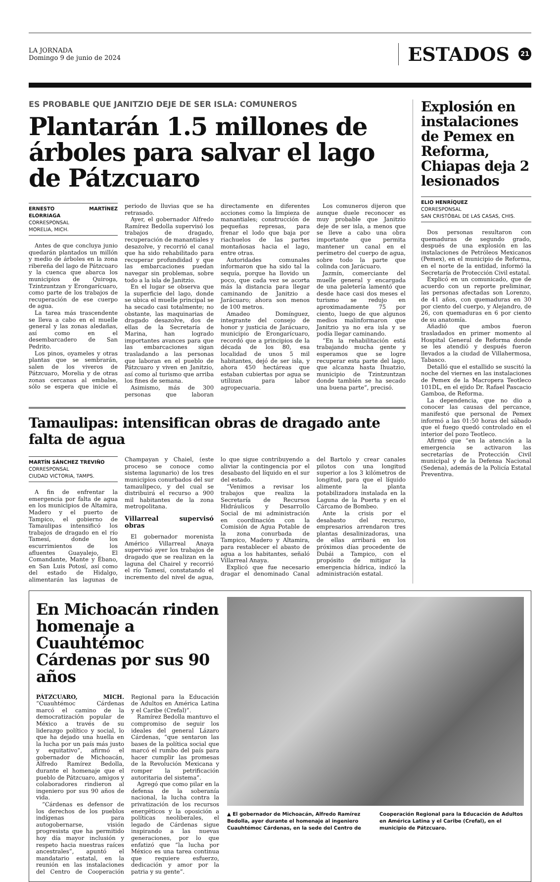LA JORNADA
Domingo 9 de junio de 2024
ESTADOS
21
ES PROBABLE QUE JANITZIO DEJE DE SER ISLA: COMUNEROS
Plantarán 1.5 millones de árboles para salvar el lago de Pátzcuaro
ERNESTO MARTÍNEZ ELORRIAGA
CORRESPONSAL
MORELIA, MICH.
Antes de que concluya junio quedarán plantados un millón y medio de árboles en la zona ribereña del lago de Pátzcuaro y la cuenca que abarca los municipios de Quiroga, Tzintzuntzan y Erongarícuaro, como parte de los trabajos de recuperación de ese cuerpo de agua.
La tarea más trascendente se lleva a cabo en el muelle general y las zonas aledañas, así como en el desembarcadero de San Pedrito.
Los pinos, oyameles y otras plantas que se sembrarán, salen de los viveros de Pátzcuaro, Morelia y de otras zonas cercanas al embalse, sólo se espera que inicie el periodo de lluvias que se ha retrasado.
Ayer, el gobernador Alfredo Ramírez Bedolla supervisó los trabajos de dragado, recuperación de manantiales y desazolve, y recorrió el canal que ha sido rehabilitado para recuperar profundidad y que las embarcaciones puedan navegar sin problemas, sobre todo a la isla de Janitzio.
En el lugar se observa que la superficie del lago, donde se ubica el muelle principal se ha secado casi totalmente; no obstante, las maquinarias de dragado desazolve, dos de ellas de la Secretaría de Marina, han logrado importantes avances para que las embarcaciones sigan trasladando a las personas que laboran en el pueblo de Pátzcuaro y viven en Janitzio, así como al turismo que arriba los fines de semana.
Asimismo, más de 300 personas que laboran directamente en diferentes acciones como la limpieza de manantiales; construcción de pequeñas represas, para frenar el lodo que baja por riachuelos de las partes montañosas hacia el lago, entre otras.
Autoridades comunales informaron que ha sido tal la sequía, porque ha llovido un poco, que cada vez se acorta más la distancia para llegar caminando de Janitzio a Jarácuaro; ahora son menos de 100 metros.
Amadeo Domínguez, integrante del consejo de honor y justicia de Jarácuaro, municipio de Erongarícuaro, recordó que a principios de la década de los 80, esa localidad de unos 5 mil habitantes, dejó de ser isla, y ahora 450 hectáreas que estaban cubiertas por agua se utilizan para labor agropecuaria.
Los comuneros dijeron que aunque duele reconocer es muy probable que Janitzio deje de ser isla, a menos que se lleve a cabo una obra importante que permita mantener un canal en el perímetro del cuerpo de agua, sobre todo la parte que colinda con Jarácuaro.
Jazmín, comerciante del muelle general y encargada de una paletería lamentó que desde hace casi dos meses el turismo se redujo en aproximadamente 75 por ciento, luego de que algunos medios malinformaron que Janitzio ya no era isla y se podía llegar caminando.
“En la rehabilitación está trabajando mucha gente y esperamos que se logre recuperar esta parte del lago, que alcanza hasta Ihuatzio, municipio de Tzintzuntzan donde también se ha secado una buena parte”, precisó.
Tamaulipas: intensifican obras de dragado ante falta de agua
MARTÍN SÁNCHEZ TREVIÑO
CORRESPONSAL
CIUDAD VICTORIA, TAMPS.
A fin de enfrentar la emergencia por falta de agua en los municipios de Altamira, Madero y el puerto de Tampico, el gobierno de Tamaulipas intensificó los trabajos de dragado en el río Tamesí, donde los escurrimientos de los afluentes Guayalejo, El Comandante, Mante y Ébano, en San Luis Potosí, así como del estado de Hidalgo, alimentarán las lagunas de Champayan y Chaiel, (este proceso se conoce como sistema lagunario) de los tres municipios conurbados del sur tamaulipeco, y del cual se distribuirá el recurso a 900 mil habitantes de la zona metropolitana.
Villarreal supervisó obras
El gobernador morenista Américo Villarreal Anaya supervisó ayer los trabajos de dragado que se realizan en la laguna del Chairel y recorrió el río Tamesí, constatando el incremento del nivel de agua, lo que sigue contribuyendo a aliviar la contingencia por el desabasto del líquido en el sur del estado.
“Venimos a revisar los trabajos que realiza la Secretaría de Recursos Hidráulicos y Desarrollo Social de mi administración en coordinación con la Comisión de Agua Potable de la zona conurbada de Tampico, Madero y Altamira, para restablecer el abasto de agua a los habitantes, señaló Villarreal Anaya.
Explicó que fue necesario dragar el denominado Canal del Bartolo y crear canales pilotos con una longitud superior a los 3 kilómetros de longitud, para que el líquido alimente la planta potabilizadora instalada en la Laguna de la Puerta y en el Cárcamo de Bombeo.
Ante la crisis por el desabasto del recurso, empresarios arrendaron tres plantas desalinizadoras, una de ellas arribará en los próximos días procedente de Dubái a Tampico, con el propósito de mitigar la emergencia hídrica, indicó la administración estatal.
Explosión en instalaciones de Pemex en Reforma, Chiapas deja 2 lesionados
ELIO HENRÍQUEZ
CORRESPONSAL
SAN CRISTÓBAL DE LAS CASAS, CHIS.
Dos personas resultaron con quemaduras de segundo grado, después de una explosión en las instalaciones de Petróleos Mexicanos (Pemex), en el municipio de Reforma, en el norte de la entidad, informó la Secretaría de Protección Civil estatal.
Explicó en un comunicado, que de acuerdo con un reporte preliminar, las personas afectadas son Lorenzo, de 41 años, con quemaduras en 30 por ciento del cuerpo, y Alejandro, de 26, con quemaduras en 6 por ciento de su anatomía.
Añadió que ambos fueron trasladados en primer momento al Hospital General de Reforma donde se les atendió y después fueron llevados a la ciudad de Villahermosa, Tabasco.
Detalló que el estallido se suscitó la noche del viernes en las instalaciones de Pemex de la Macropera Teotleco 101DL, en el ejido Dr. Rafael Pascacio Gamboa, de Reforma.
La dependencia, que no dio a conocer las causas del percance, manifestó que personal de Pemex informó a las 01:50 horas del sábado que el fuego quedó controlado en el interior del pozo Teotleco.
Afirmó que “en la atención a la emergencia se activaron las secretarías de Protección Civil municipal y de la Defensa Nacional (Sedena), además de la Policía Estatal Preventiva.
En Michoacán rinden homenaje a Cuauhtémoc Cárdenas por sus 90 años
PÁTZCUARO, MICH. “Cuauhtémoc Cárdenas marcó el camino de la democratización popular de México a través de su liderazgo político y social, lo que ha dejado una huella en la lucha por un país más justo y equitativo”, afirmó el gobernador de Michoacán, Alfredo Ramírez Bedolla, durante el homenaje que el pueblo de Pátzcuaro, amigos y colaboradores rindieron al ingeniero por sus 90 años de vida.
“Cárdenas es defensor de los derechos de los pueblos indígenas para autogobernarse, visión progresista que ha permitido hoy día mayor inclusión y respeto hacia nuestras raíces ancestrales”, apuntó el mandatario estatal, en la reunión en las instalaciones del Centro de Cooperación Regional para la Educación de Adultos en América Latina y el Caribe (Crefal)”.
Ramírez Bedolla mantuvo el compromiso de seguir los ideales del general Lázaro Cárdenas, “que sentaron las bases de la política social que marcó el rumbo del país para hacer cumplir las promesas de la Revolución Mexicana y romper la petrificación autoritaria del sistema”.
Agregó que como pilar en la defensa de la soberanía nacional, la lucha contra la privatización de los recursos energéticos y la oposición a políticas neoliberales, el legado de Cárdenas sigue inspirando a las nuevas generaciones, por lo que enfatizó que “la lucha por México es una tarea continua que requiere esfuerzo, dedicación y amor por la patria y su gente”.
▲ El gobernador de Michoacán, Alfredo Ramírez Bedolla, ayer durante el homenaje al ingeniero Cuauhtémoc Cárdenas, en la sede del Centro de
Cooperación Regional para la Educación de Adultos en América Latina y el Caribe (Crefal), en el municipio de Pátzcuaro.